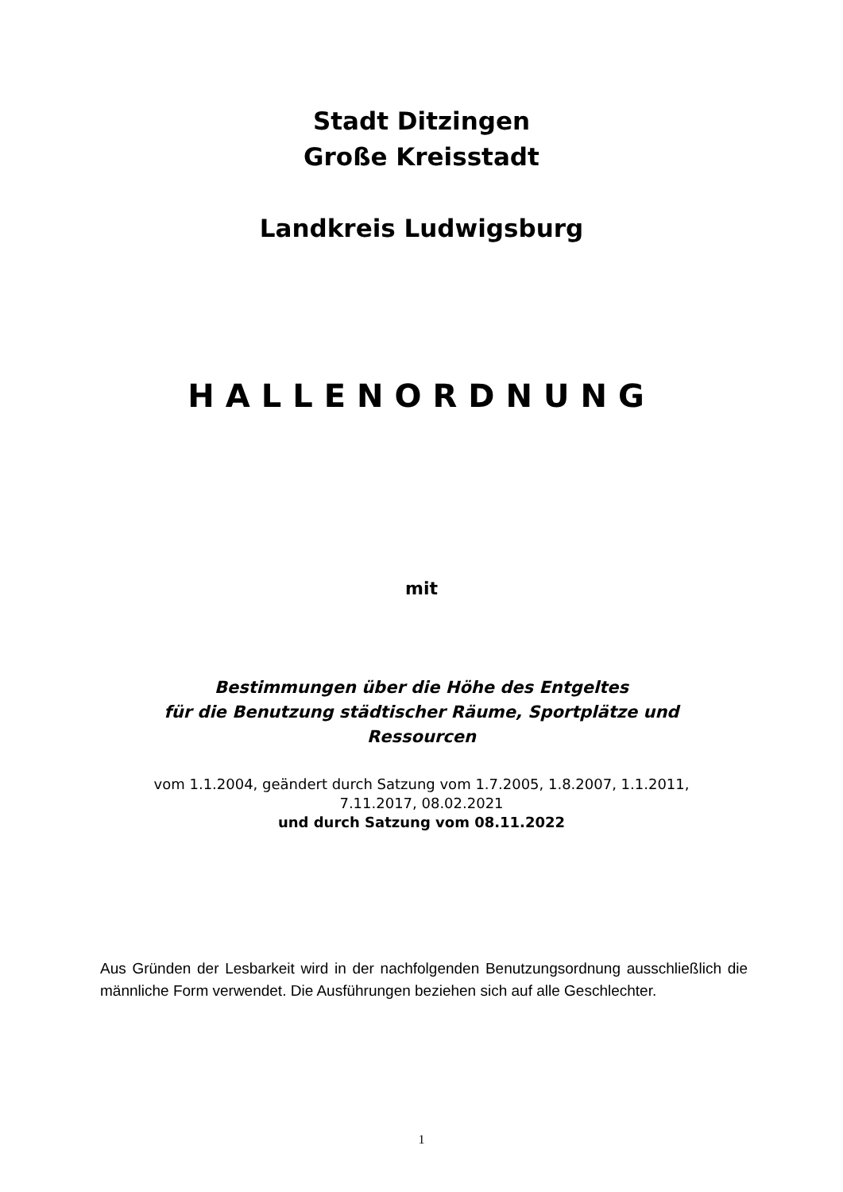Stadt Ditzingen
Große Kreisstadt
Landkreis Ludwigsburg
HALLENORDNUNG
mit
Bestimmungen über die Höhe des Entgeltes
für die Benutzung städtischer Räume, Sportplätze und
Ressourcen
vom 1.1.2004, geändert durch Satzung vom 1.7.2005, 1.8.2007, 1.1.2011,
7.11.2017, 08.02.2021
und durch Satzung vom 08.11.2022
Aus Gründen der Lesbarkeit wird in der nachfolgenden Benutzungsordnung ausschließlich die männliche Form verwendet. Die Ausführungen beziehen sich auf alle Geschlechter.
1